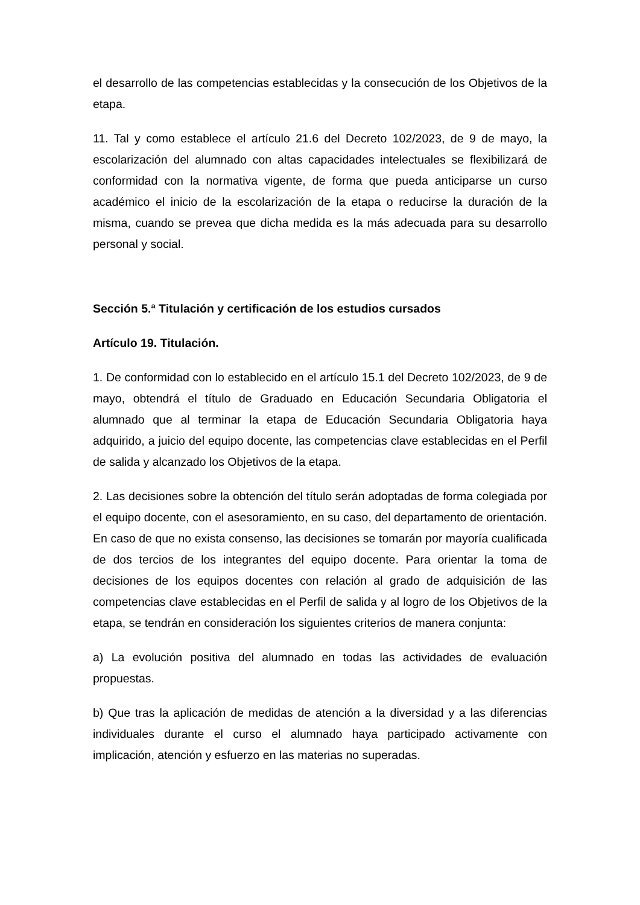el desarrollo de las competencias establecidas y la consecución de los Objetivos de la etapa.
11. Tal y como establece el artículo 21.6 del Decreto 102/2023, de 9 de mayo, la escolarización del alumnado con altas capacidades intelectuales se flexibilizará de conformidad con la normativa vigente, de forma que pueda anticiparse un curso académico el inicio de la escolarización de la etapa o reducirse la duración de la misma, cuando se prevea que dicha medida es la más adecuada para su desarrollo personal y social.
Sección 5.ª Titulación y certificación de los estudios cursados
Artículo 19. Titulación.
1. De conformidad con lo establecido en el artículo 15.1 del Decreto 102/2023, de 9 de mayo, obtendrá el título de Graduado en Educación Secundaria Obligatoria el alumnado que al terminar la etapa de Educación Secundaria Obligatoria haya adquirido, a juicio del equipo docente, las competencias clave establecidas en el Perfil de salida y alcanzado los Objetivos de la etapa.
2. Las decisiones sobre la obtención del título serán adoptadas de forma colegiada por el equipo docente, con el asesoramiento, en su caso, del departamento de orientación. En caso de que no exista consenso, las decisiones se tomarán por mayoría cualificada de dos tercios de los integrantes del equipo docente. Para orientar la toma de decisiones de los equipos docentes con relación al grado de adquisición de las competencias clave establecidas en el Perfil de salida y al logro de los Objetivos de la etapa, se tendrán en consideración los siguientes criterios de manera conjunta:
a) La evolución positiva del alumnado en todas las actividades de evaluación propuestas.
b) Que tras la aplicación de medidas de atención a la diversidad y a las diferencias individuales durante el curso el alumnado haya participado activamente con implicación, atención y esfuerzo en las materias no superadas.